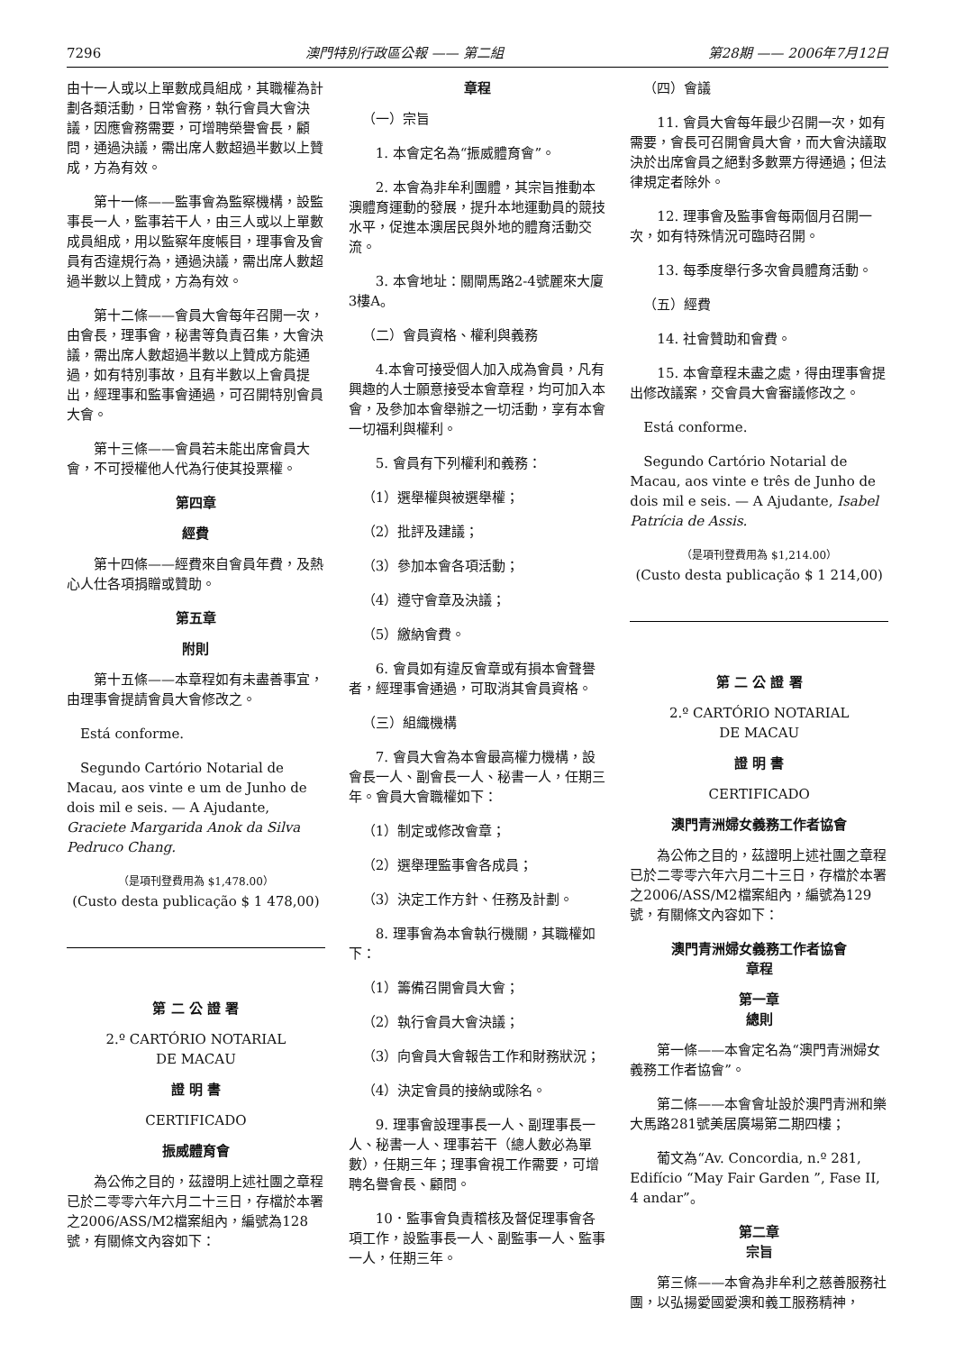7296 澳門特別行政區公報 —— 第二組 第28期 —— 2006年7月12日
由十一人或以上單數成員組成，其職權為計劃各類活動，日常會務，執行會員大會決議，因應會務需要，可增聘榮譽會長，顧問，通過決議，需出席人數超過半數以上贊成，方為有效。
第十一條——監事會為監察機構，設監事長一人，監事若干人，由三人或以上單數成員組成，用以監察年度帳目，理事會及會員有否違規行為，通過決議，需出席人數超過半數以上贊成，方為有效。
第十二條——會員大會每年召開一次，由會長，理事會，秘書等負責召集，大會決議，需出席人數超過半數以上贊成方能通過，如有特別事故，且有半數以上會員提出，經理事和監事會通過，可召開特別會員大會。
第十三條——會員若未能出席會員大會，不可授權他人代為行使其投票權。
第四章
經費
第十四條——經費來自會員年費，及熱心人仕各項捐贈或贊助。
第五章
附則
第十五條——本章程如有未盡善事宜，由理事會提請會員大會修改之。
Está conforme.
Segundo Cartório Notarial de Macau, aos vinte e um de Junho de dois mil e seis. — A Ajudante, Graciete Margarida Anok da Silva Pedruco Chang.
（是項刊登費用為 $1,478.00）
(Custo desta publicação $ 1 478,00)
第 二 公 證 署
2.º CARTÓRIO NOTARIAL
DE MACAU
證 明 書
CERTIFICADO
振威體育會
為公佈之目的，茲證明上述社團之章程已於二零零六年六月二十三日，存檔於本署之2006/ASS/M2檔案組內，編號為128號，有關條文內容如下：
章程
（一）宗旨
1. 本會定名為“振威體育會”。
2. 本會為非牟利團體，其宗旨推動本澳體育運動的發展，提升本地運動員的競技水平，促進本澳居民與外地的體育活動交流。
3. 本會地址：關閘馬路2-4號麗來大廈3樓A。
（二）會員資格、權利與義務
4.本會可接受個人加入成為會員，凡有興趣的人士願意接受本會章程，均可加入本會，及參加本會舉辦之一切活動，享有本會一切福利與權利。
5. 會員有下列權利和義務：
（1）選舉權與被選舉權；
（2）批評及建議；
（3）參加本會各項活動；
（4）遵守會章及決議；
（5）繳納會費。
6. 會員如有違反會章或有損本會聲譽者，經理事會通過，可取消其會員資格。
（三）組織機構
7. 會員大會為本會最高權力機構，設會長一人、副會長一人、秘書一人，任期三年。會員大會職權如下：
（1）制定或修改會章；
（2）選舉理監事會各成員；
（3）決定工作方針、任務及計劃。
8. 理事會為本會執行機關，其職權如下：
（1）籌備召開會員大會；
（2）執行會員大會決議；
（3）向會員大會報告工作和財務狀況；
（4）決定會員的接納或除名。
9. 理事會設理事長一人、副理事長一人、秘書一人、理事若干（總人數必為單數），任期三年；理事會視工作需要，可增聘名譽會長、顧問。
10．監事會負責稽核及督促理事會各項工作，設監事長一人、副監事一人、監事一人，任期三年。
（四）會議
11. 會員大會每年最少召開一次，如有需要，會長可召開會員大會，而大會決議取決於出席會員之絕對多數票方得通過；但法律規定者除外。
12. 理事會及監事會每兩個月召開一次，如有特殊情況可臨時召開。
13. 每季度舉行多次會員體育活動。
（五）經費
14. 社會贊助和會費。
15. 本會章程未盡之處，得由理事會提出修改議案，交會員大會審議修改之。
Está conforme.
Segundo Cartório Notarial de Macau, aos vinte e três de Junho de dois mil e seis. — A Ajudante, Isabel Patrícia de Assis.
（是項刊登費用為 $1,214.00）
(Custo desta publicação $ 1 214,00)
第 二 公 證 署
2.º CARTÓRIO NOTARIAL
DE MACAU
證 明 書
CERTIFICADO
澳門青洲婦女義務工作者協會
為公佈之目的，茲證明上述社團之章程已於二零零六年六月二十三日，存檔於本署之2006/ASS/M2檔案組內，編號為129號，有關條文內容如下：
澳門青洲婦女義務工作者協會
章程
第一章
總則
第一條——本會定名為“澳門青洲婦女義務工作者協會”。
第二條——本會會址設於澳門青洲和樂大馬路281號美居廣場第二期四樓；
葡文為“Av. Concordia, n.º 281, Edifício “May Fair Garden ”, Fase II, 4 andar”。
第二章
宗旨
第三條——本會為非牟利之慈善服務社團，以弘揚愛國愛澳和義工服務精神，